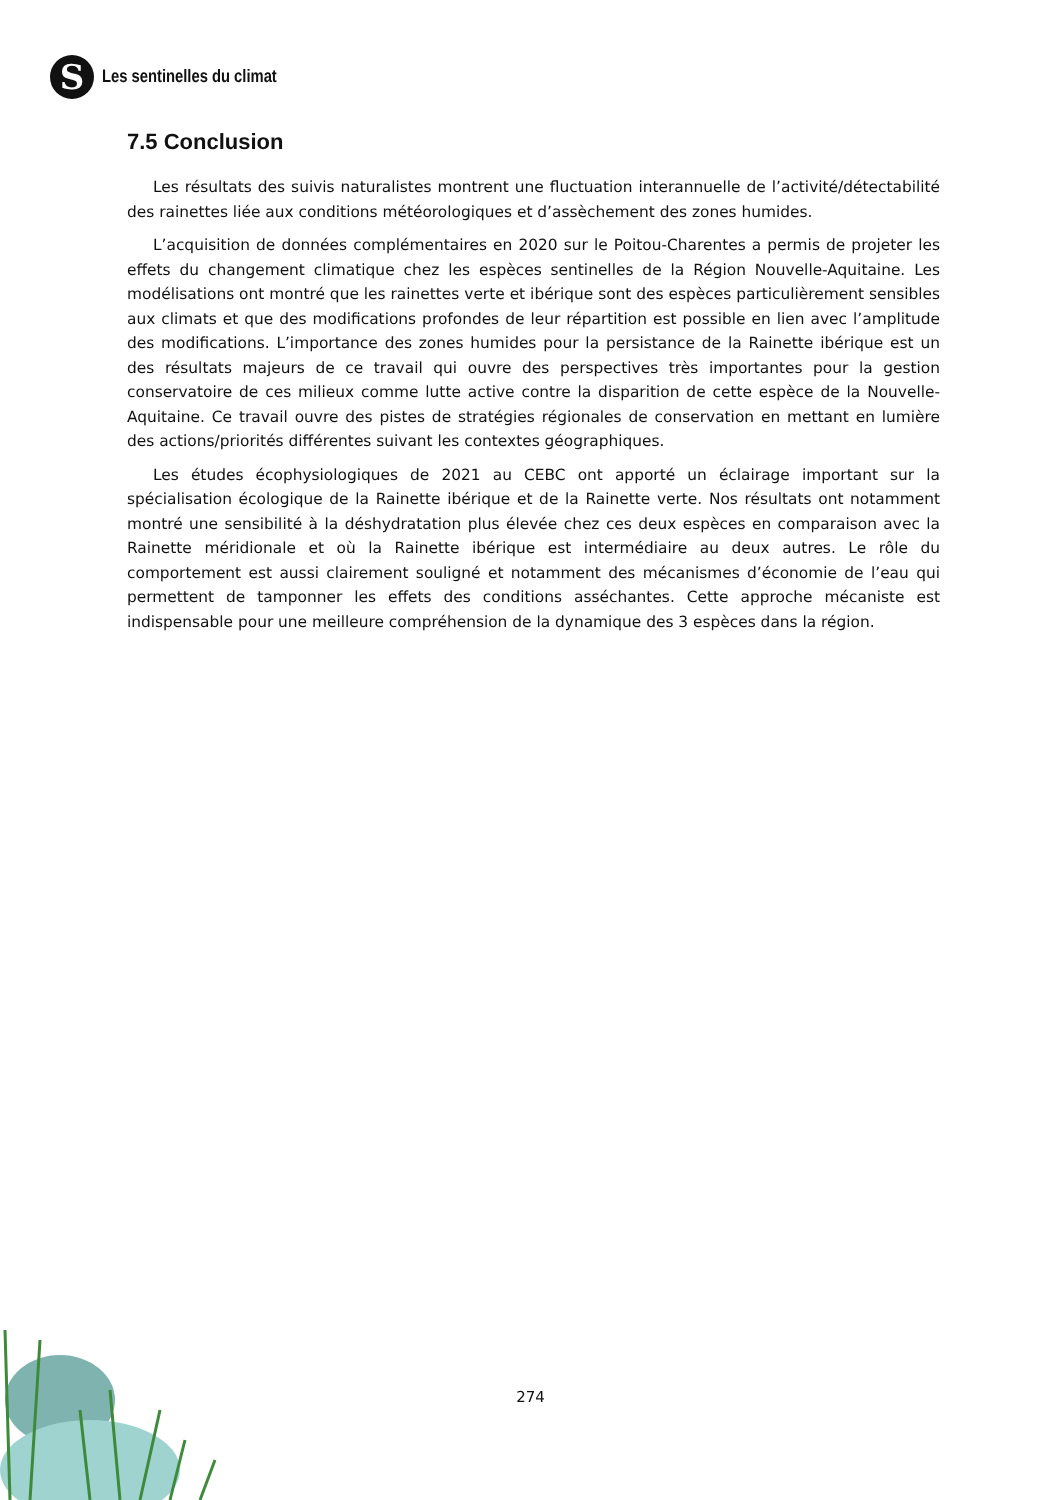S
Les sentinelles du climat
7.5 Conclusion
Les résultats des suivis naturalistes montrent une fluctuation interannuelle de l’activité/détectabilité des rainettes liée aux conditions météorologiques et d’assèchement des zones humides.
L’acquisition de données complémentaires en 2020 sur le Poitou-Charentes a permis de projeter les effets du changement climatique chez les espèces sentinelles de la Région Nouvelle-Aquitaine. Les modélisations ont montré que les rainettes verte et ibérique sont des espèces particulièrement sensibles aux climats et que des modifications profondes de leur répartition est possible en lien avec l’amplitude des modifications. L’importance des zones humides pour la persistance de la Rainette ibérique est un des résultats majeurs de ce travail qui ouvre des perspectives très importantes pour la gestion conservatoire de ces milieux comme lutte active contre la disparition de cette espèce de la Nouvelle-Aquitaine. Ce travail ouvre des pistes de stratégies régionales de conservation en mettant en lumière des actions/priorités différentes suivant les contextes géographiques.
Les études écophysiologiques de 2021 au CEBC ont apporté un éclairage important sur la spécialisation écologique de la Rainette ibérique et de la Rainette verte. Nos résultats ont notamment montré une sensibilité à la déshydratation plus élevée chez ces deux espèces en comparaison avec la Rainette méridionale et où la Rainette ibérique est intermédiaire au deux autres. Le rôle du comportement est aussi clairement souligné et notamment des mécanismes d’économie de l’eau qui permettent de tamponner les effets des conditions asséchantes. Cette approche mécaniste est indispensable pour une meilleure compréhension de la dynamique des 3 espèces dans la région.
274